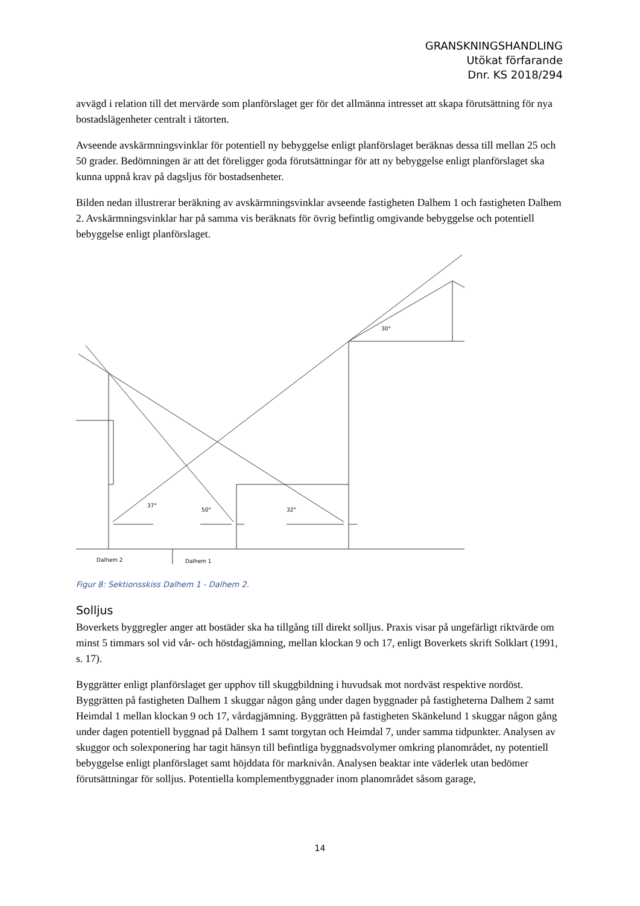GRANSKNINGSHANDLING
Utökat förfarande
Dnr. KS 2018/294
avvägd i relation till det mervärde som planförslaget ger för det allmänna intresset att skapa förutsättning för nya bostadslägenheter centralt i tätorten.
Avseende avskärmningsvinklar för potentiell ny bebyggelse enligt planförslaget beräknas dessa till mellan 25 och 50 grader. Bedömningen är att det föreligger goda förutsättningar för att ny bebyggelse enligt planförslaget ska kunna uppnå krav på dagsljus för bostadsenheter.
Bilden nedan illustrerar beräkning av avskärmningsvinklar avseende fastigheten Dalhem 1 och fastigheten Dalhem 2. Avskärmningsvinklar har på samma vis beräknats för övrig befintlig omgivande bebyggelse och potentiell bebyggelse enligt planförslaget.
Dalhem 2
Dalhem 1
37°
50°
32°
30°
Figur 8: Sektionsskiss Dalhem 1 - Dalhem 2.
Solljus
Boverkets byggregler anger att bostäder ska ha tillgång till direkt solljus. Praxis visar på ungefärligt riktvärde om minst 5 timmars sol vid vår- och höstdagjämning, mellan klockan 9 och 17, enligt Boverkets skrift Solklart (1991, s. 17).
Byggrätter enligt planförslaget ger upphov till skuggbildning i huvudsak mot nordväst respektive nordöst. Byggrätten på fastigheten Dalhem 1 skuggar någon gång under dagen byggnader på fastigheterna Dalhem 2 samt Heimdal 1 mellan klockan 9 och 17, vårdagjämning. Byggrätten på fastigheten Skänkelund 1 skuggar någon gång under dagen potentiell byggnad på Dalhem 1 samt torgytan och Heimdal 7, under samma tidpunkter. Analysen av skuggor och solexponering har tagit hänsyn till befintliga byggnadsvolymer omkring planområdet, ny potentiell bebyggelse enligt planförslaget samt höjddata för marknivån. Analysen beaktar inte väderlek utan bedömer förutsättningar för solljus. Potentiella komplementbyggnader inom planområdet såsom garage,
14